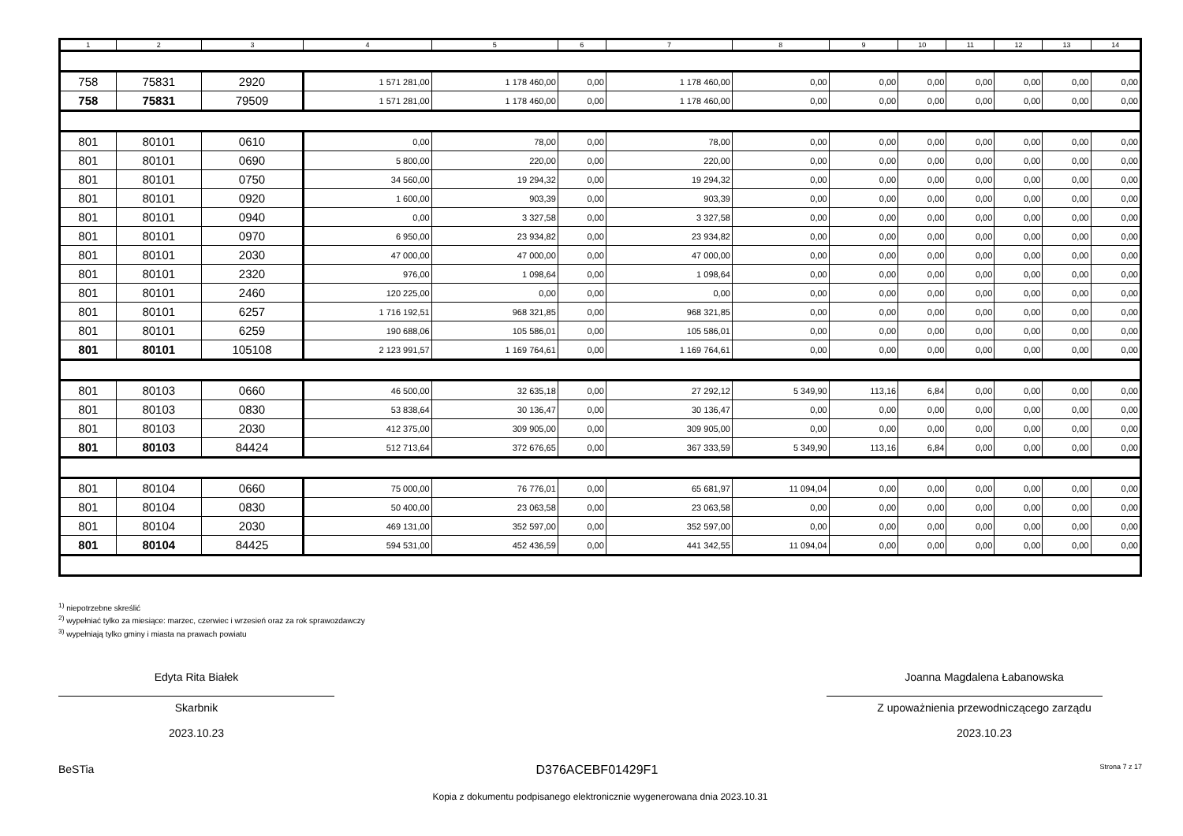| 1 | 2 | 3 | 4 | 5 | 6 | 7 | 8 | 9 | 10 | 11 | 12 | 13 | 14 |
| --- | --- | --- | --- | --- | --- | --- | --- | --- | --- | --- | --- | --- | --- |
| 758 | 75831 | 2920 | 1 571 281,00 | 1 178 460,00 | 0,00 | 1 178 460,00 | 0,00 | 0,00 | 0,00 | 0,00 | 0,00 | 0,00 | 0,00 |
| 758 | 75831 | 79509 | 1 571 281,00 | 1 178 460,00 | 0,00 | 1 178 460,00 | 0,00 | 0,00 | 0,00 | 0,00 | 0,00 | 0,00 | 0,00 |
| 801 | 80101 | 0610 | 0,00 | 78,00 | 0,00 | 78,00 | 0,00 | 0,00 | 0,00 | 0,00 | 0,00 | 0,00 | 0,00 |
| 801 | 80101 | 0690 | 5 800,00 | 220,00 | 0,00 | 220,00 | 0,00 | 0,00 | 0,00 | 0,00 | 0,00 | 0,00 | 0,00 |
| 801 | 80101 | 0750 | 34 560,00 | 19 294,32 | 0,00 | 19 294,32 | 0,00 | 0,00 | 0,00 | 0,00 | 0,00 | 0,00 | 0,00 |
| 801 | 80101 | 0920 | 1 600,00 | 903,39 | 0,00 | 903,39 | 0,00 | 0,00 | 0,00 | 0,00 | 0,00 | 0,00 | 0,00 |
| 801 | 80101 | 0940 | 0,00 | 3 327,58 | 0,00 | 3 327,58 | 0,00 | 0,00 | 0,00 | 0,00 | 0,00 | 0,00 | 0,00 |
| 801 | 80101 | 0970 | 6 950,00 | 23 934,82 | 0,00 | 23 934,82 | 0,00 | 0,00 | 0,00 | 0,00 | 0,00 | 0,00 | 0,00 |
| 801 | 80101 | 2030 | 47 000,00 | 47 000,00 | 0,00 | 47 000,00 | 0,00 | 0,00 | 0,00 | 0,00 | 0,00 | 0,00 | 0,00 |
| 801 | 80101 | 2320 | 976,00 | 1 098,64 | 0,00 | 1 098,64 | 0,00 | 0,00 | 0,00 | 0,00 | 0,00 | 0,00 | 0,00 |
| 801 | 80101 | 2460 | 120 225,00 | 0,00 | 0,00 | 0,00 | 0,00 | 0,00 | 0,00 | 0,00 | 0,00 | 0,00 | 0,00 |
| 801 | 80101 | 6257 | 1 716 192,51 | 968 321,85 | 0,00 | 968 321,85 | 0,00 | 0,00 | 0,00 | 0,00 | 0,00 | 0,00 | 0,00 |
| 801 | 80101 | 6259 | 190 688,06 | 105 586,01 | 0,00 | 105 586,01 | 0,00 | 0,00 | 0,00 | 0,00 | 0,00 | 0,00 | 0,00 |
| 801 | 80101 | 105108 | 2 123 991,57 | 1 169 764,61 | 0,00 | 1 169 764,61 | 0,00 | 0,00 | 0,00 | 0,00 | 0,00 | 0,00 | 0,00 |
| 801 | 80103 | 0660 | 46 500,00 | 32 635,18 | 0,00 | 27 292,12 | 5 349,90 | 113,16 | 6,84 | 0,00 | 0,00 | 0,00 | 0,00 |
| 801 | 80103 | 0830 | 53 838,64 | 30 136,47 | 0,00 | 30 136,47 | 0,00 | 0,00 | 0,00 | 0,00 | 0,00 | 0,00 | 0,00 |
| 801 | 80103 | 2030 | 412 375,00 | 309 905,00 | 0,00 | 309 905,00 | 0,00 | 0,00 | 0,00 | 0,00 | 0,00 | 0,00 | 0,00 |
| 801 | 80103 | 84424 | 512 713,64 | 372 676,65 | 0,00 | 367 333,59 | 5 349,90 | 113,16 | 6,84 | 0,00 | 0,00 | 0,00 | 0,00 |
| 801 | 80104 | 0660 | 75 000,00 | 76 776,01 | 0,00 | 65 681,97 | 11 094,04 | 0,00 | 0,00 | 0,00 | 0,00 | 0,00 | 0,00 |
| 801 | 80104 | 0830 | 50 400,00 | 23 063,58 | 0,00 | 23 063,58 | 0,00 | 0,00 | 0,00 | 0,00 | 0,00 | 0,00 | 0,00 |
| 801 | 80104 | 2030 | 469 131,00 | 352 597,00 | 0,00 | 352 597,00 | 0,00 | 0,00 | 0,00 | 0,00 | 0,00 | 0,00 | 0,00 |
| 801 | 80104 | 84425 | 594 531,00 | 452 436,59 | 0,00 | 441 342,55 | 11 094,04 | 0,00 | 0,00 | 0,00 | 0,00 | 0,00 | 0,00 |
<sup>1)</sup> niepotrzebne skreślić
<sup>2)</sup> wypełniać tylko za miesiące: marzec, czerwiec i wrzesień oraz za rok sprawozdawczy
<sup>3)</sup> wypełniają tylko gminy i miasta na prawach powiatu
Edyta Rita Białek
Skarbnik
2023.10.23
Joanna Magdalena Łabanowska
Z upoważnienia przewodniczącego zarządu
2023.10.23
BeSTia D376ACEBF01429F1 Strona 7 z 17
Kopia z dokumentu podpisanego elektronicznie wygenerowana dnia 2023.10.31